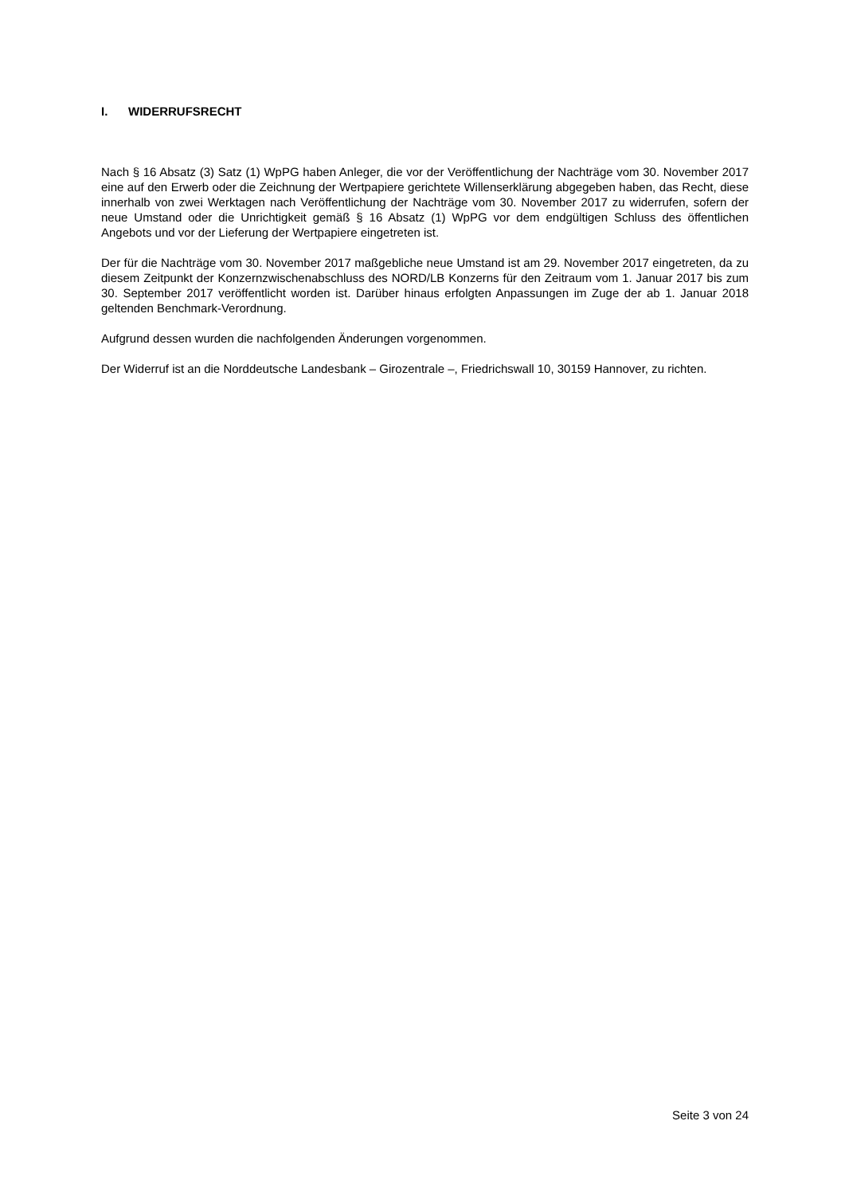I. WIDERRUFSRECHT
Nach § 16 Absatz (3) Satz (1) WpPG haben Anleger, die vor der Veröffentlichung der Nachträge vom 30. November 2017 eine auf den Erwerb oder die Zeichnung der Wertpapiere gerichtete Willenserklä­rung abgegeben haben, das Recht, diese innerhalb von zwei Werktagen nach Veröffentlichung der Nachträge vom 30. November 2017 zu widerrufen, sofern der neue Umstand oder die Unrichtigkeit gemäß § 16 Absatz (1) WpPG vor dem endgültigen Schluss des öffentlichen Angebots und vor der Lieferung der Wertpapiere eingetreten ist.
Der für die Nachträge vom 30. November 2017 maßgebliche neue Umstand ist am 29. November 2017 eingetreten, da zu diesem Zeitpunkt der Konzernzwischenabschluss des NORD/LB Konzerns für den Zeitraum vom 1. Januar 2017 bis zum 30. September 2017 veröffentlicht worden ist. Darüber hinaus erfolgten Anpassungen im Zuge der ab 1. Januar 2018 geltenden Bench­mark-Verordnung.
Aufgrund dessen wurden die nachfolgenden Änderungen vorgenommen.
Der Widerruf ist an die Norddeutsche Landesbank – Girozentrale –, Friedrichswall 10, 30159 Hannover, zu richten.
Seite 3 von 24